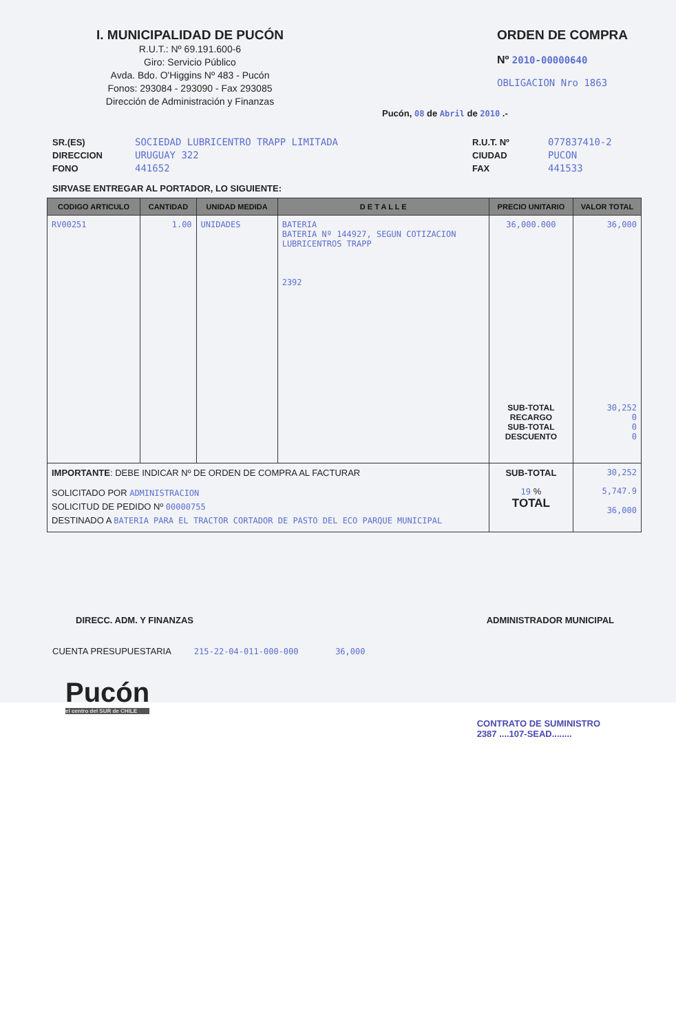I. MUNICIPALIDAD DE PUCÓN
R.U.T.: Nº 69.191.600-6
Giro: Servicio Público
Avda. Bdo. O'Higgins Nº 483 - Pucón
Fonos: 293084 - 293090 - Fax 293085
Dirección de Administración y Finanzas
ORDEN DE COMPRA
Nº 2010-00000640
OBLIGACION Nro 1863
Pucón, 08 de Abril de 2010 .-
SR.(ES)
DIRECCION
FONO
SOCIEDAD LUBRICENTRO TRAPP LIMITADA
URUGUAY 322
441652
R.U.T. Nº
CIUDAD
FAX
077837410-2
PUCON
441533
SIRVASE ENTREGAR AL PORTADOR, LO SIGUIENTE:
| CODIGO ARTICULO | CANTIDAD | UNIDAD MEDIDA | D E T A L L E | PRECIO UNITARIO | VALOR TOTAL |
| --- | --- | --- | --- | --- | --- |
| RV00251 | 1.00 | UNIDADES | BATERIA BATERIA Nº 144927, SEGUN COTIZACION LUBRICENTROS TRAPP 2392 | 36,000.000 SUB-TOTAL RECARGO SUB-TOTAL DESCUENTO | 36,000 30,252 0 0 0 |
| IMPORTANTE : DEBE INDICAR Nº DE ORDEN DE COMPRA AL FACTURAR | | | | SUB-TOTAL | 30,252 |
| SOLICITADO POR ADMINISTRACION SOLICITUD DE PEDIDO Nº 00000755 DESTINADO A BATERIA PARA EL TRACTOR CORTADOR DE PASTO DEL ECO PARQUE MUNICIPAL | | | | 19 % TOTAL | 5,747.9 36,000 |
DIRECC. ADM. Y FINANZAS ADMINISTRADOR MUNICIPAL
CUENTA PRESUPUESTARIA 215-22-04-011-000-000 36,000
Pucón
el centro del SUR de CHILE
CONTRATO DE SUMINISTRO
2387 ....107-SEAD........